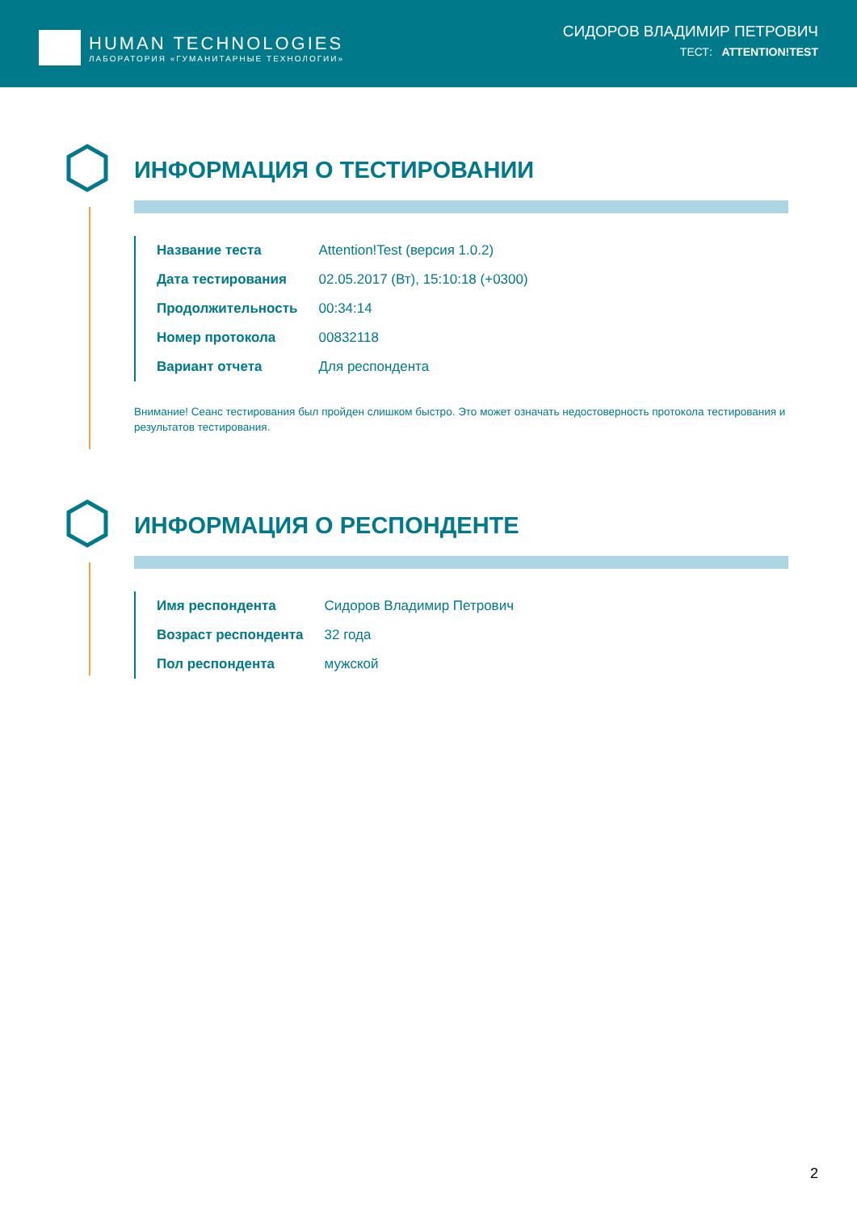HUMAN TECHNOLOGIES
ЛАБОРАТОРИЯ «ГУМАНИТАРНЫЕ ТЕХНОЛОГИИ»
СИДОРОВ ВЛАДИМИР ПЕТРОВИЧ
ТЕСТ: ATTENTION!TEST
ИНФОРМАЦИЯ О ТЕСТИРОВАНИИ
| Название теста | Attention!Test (версия 1.0.2) |
| Дата тестирования | 02.05.2017 (Вт), 15:10:18 (+0300) |
| Продолжительность | 00:34:14 |
| Номер протокола | 00832118 |
| Вариант отчета | Для респондента |
Внимание! Сеанс тестирования был пройден слишком быстро. Это может означать недостоверность протокола тестирования и результатов тестирования.
ИНФОРМАЦИЯ О РЕСПОНДЕНТЕ
| Имя респондента | Сидоров Владимир Петрович |
| Возраст респондента | 32 года |
| Пол респондента | мужской |
2